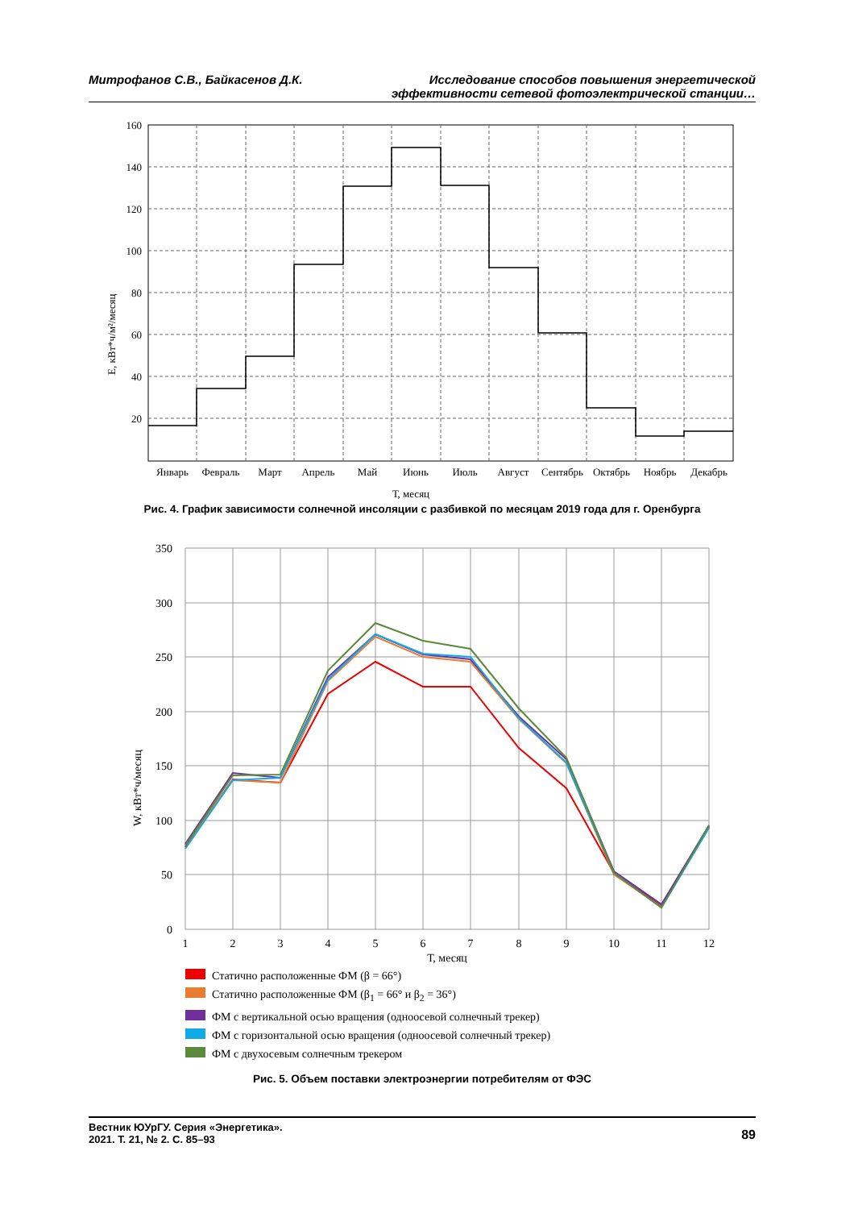Митрофанов С.В., Байкасенов Д.К.
Исследование способов повышения энергетической
эффективности сетевой фотоэлектрической станции…
160
140
120
100
80
60
40
20
Январь
Февраль
Март
Апрель
Май
Июнь
Июль
Август
Сентябрь
Октябрь
Ноябрь
Декабрь
Т, месяц
Е, кВт*ч/м²/месяц
Рис. 4. График зависимости солнечной инсоляции с разбивкой по месяцам 2019 года для г. Оренбурга
350
300
250
200
150
100
50
0
1
2
3
4
5
6
7
8
9
10
11
12
Т, месяц
W, кВт*ч/месяц
Статично расположенные ФМ (β = 66°)
Статично расположенные ФМ (β<sub>1</sub> = 66° и β<sub>2</sub> = 36°)
ФМ с вертикальной осью вращения (одноосевой солнечный трекер)
ФМ с горизонтальной осью вращения (одноосевой солнечный трекер)
ФМ с двухосевым солнечным трекером
Рис. 5. Объем поставки электроэнергии потребителям от ФЭС
Вестник ЮУрГУ. Серия «Энергетика».
2021. Т. 21, № 2. С. 85–93
89